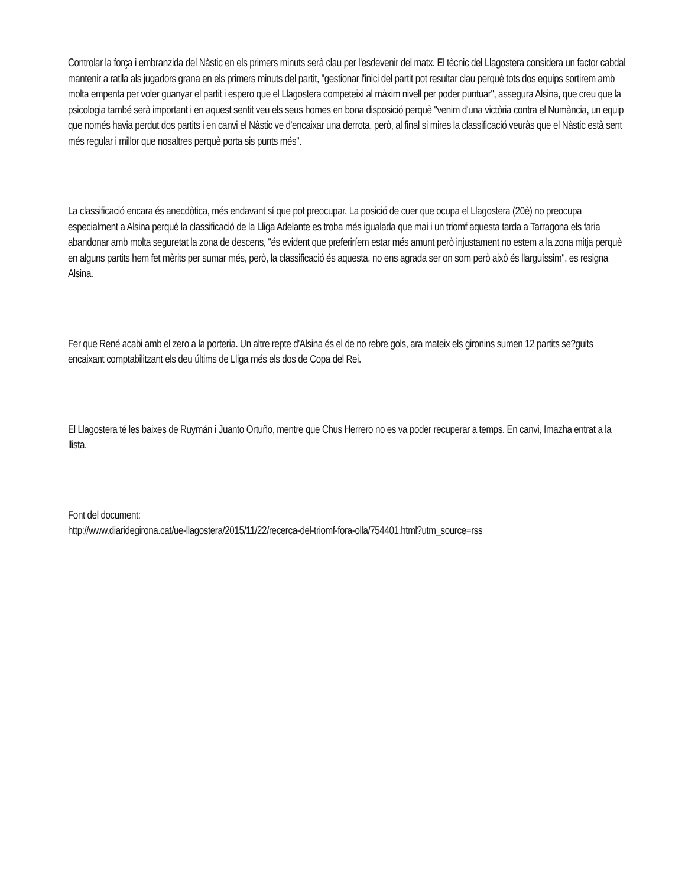Controlar la força i embranzida del Nàstic en els primers minuts serà clau per l'esdevenir del matx. El tècnic del Llagostera considera un factor cabdal mantenir a ratlla als jugadors grana en els primers minuts del partit, "gestionar l'inici del partit pot resultar clau perquè tots dos equips sortirem amb molta empenta per voler guanyar el partit i espero que el Llagostera competeixi al màxim nivell per poder puntuar", assegura Alsina, que creu que la psicologia també serà important i en aquest sentit veu els seus homes en bona disposició perquè "venim d'una victòria contra el Numància, un equip que només havia perdut dos partits i en canvi el Nàstic ve d'encaixar una derrota, però, al final si mires la classificació veuràs que el Nàstic està sent més regular i millor que nosaltres perquè porta sis punts més".
La classificació encara és anecdòtica, més endavant sí que pot preocupar. La posició de cuer que ocupa el Llagostera (20è) no preocupa especialment a Alsina perquè la classificació de la Lliga Adelante es troba més igualada que mai i un triomf aquesta tarda a Tarragona els faria abandonar amb molta seguretat la zona de descens, "és evident que preferiríem estar més amunt però injustament no estem a la zona mitja perquè en alguns partits hem fet mèrits per sumar més, però, la classificació és aquesta, no ens agrada ser on som però això és llarguíssim", es resigna Alsina.
Fer que René acabi amb el zero a la porteria. Un altre repte d'Alsina és el de no rebre gols, ara mateix els gironins sumen 12 partits se?guits encaixant comptabilitzant els deu últims de Lliga més els dos de Copa del Rei.
El Llagostera té les baixes de Ruymán i Juanto Ortuño, mentre que Chus Herrero no es va poder recuperar a temps. En canvi, Imazha entrat a la llista.
Font del document:
http://www.diaridegirona.cat/ue-llagostera/2015/11/22/recerca-del-triomf-fora-olla/754401.html?utm_source=rss